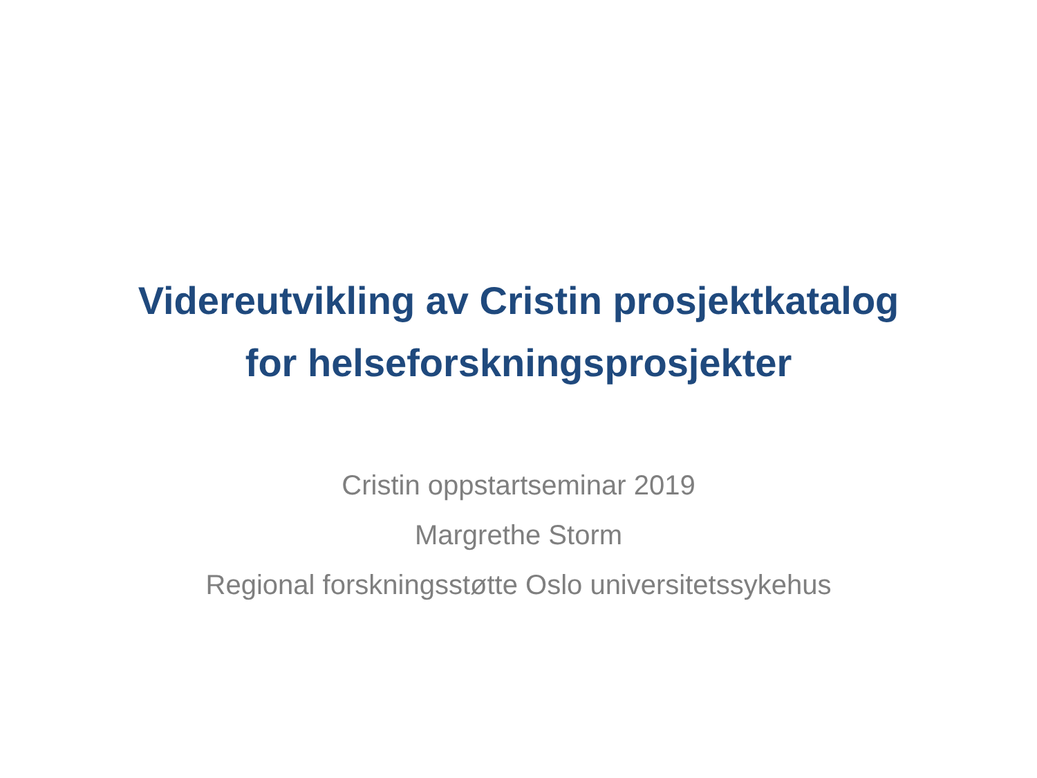Videreutvikling av Cristin prosjektkatalog
for helseforskningsprosjekter
Cristin oppstartseminar 2019
Margrethe Storm
Regional forskningsstøtte Oslo universitetssykehus